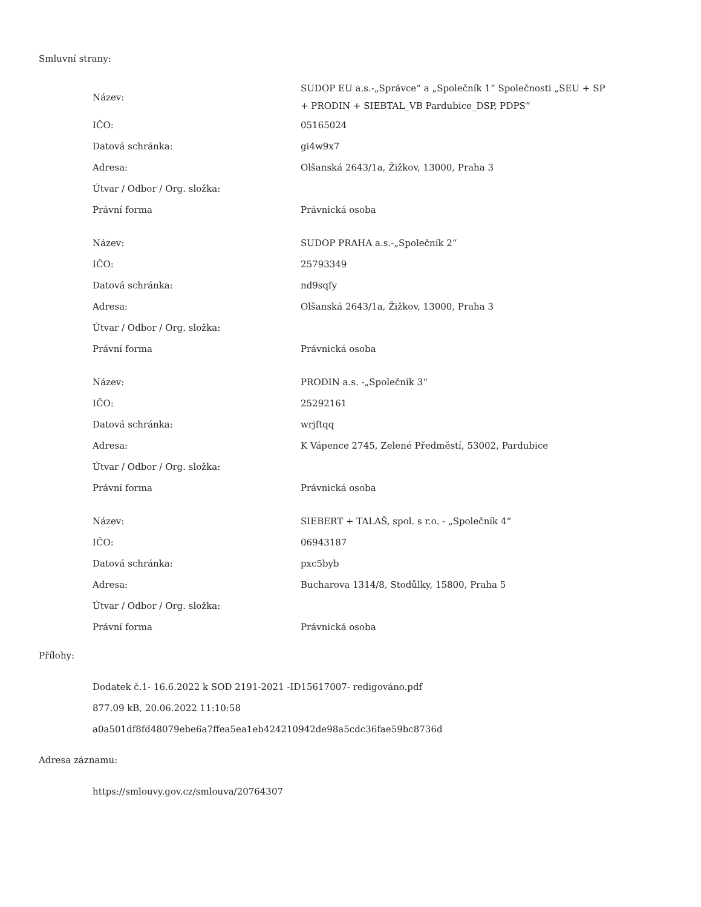Smluvní strany:
| Název: | SUDOP EU a.s.-„Správce“ a „Společník 1“ Společnosti „SEU + SP + PRODIN + SIEBTAL_VB Pardubice_DSP, PDPS“ |
| IČO: | 05165024 |
| Datová schránka: | gi4w9x7 |
| Adresa: | Olšanská 2643/1a, Žižkov, 13000, Praha 3 |
| Útvar / Odbor / Org. složka: | |
| Právní forma | Právnická osoba |
| Název: | SUDOP PRAHA a.s.-„Společník 2“ |
| IČO: | 25793349 |
| Datová schránka: | nd9sqfy |
| Adresa: | Olšanská 2643/1a, Žižkov, 13000, Praha 3 |
| Útvar / Odbor / Org. složka: | |
| Právní forma | Právnická osoba |
| Název: | PRODIN a.s. -„Společník 3“ |
| IČO: | 25292161 |
| Datová schránka: | wrjftqq |
| Adresa: | K Vápence 2745, Zelené Předměstí, 53002, Pardubice |
| Útvar / Odbor / Org. složka: | |
| Právní forma | Právnická osoba |
| Název: | SIEBERT + TALAŠ, spol. s r.o. - „Společník 4“ |
| IČO: | 06943187 |
| Datová schránka: | pxc5byb |
| Adresa: | Bucharova 1314/8, Stodůlky, 15800, Praha 5 |
| Útvar / Odbor / Org. složka: | |
| Právní forma | Právnická osoba |
Přílohy:
Dodatek č.1- 16.6.2022 k SOD 2191-2021 -ID15617007- redigováno.pdf
877.09 kB, 20.06.2022 11:10:58
a0a501df8fd48079ebe6a7ffea5ea1eb424210942de98a5cdc36fae59bc8736d
Adresa záznamu:
https://smlouvy.gov.cz/smlouva/20764307